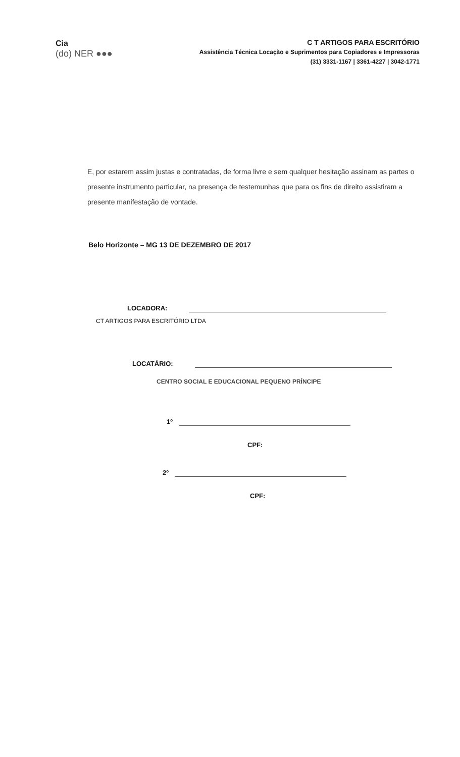Cia
(do) NER ●●●
C T ARTIGOS PARA ESCRITÓRIO
Assistência Técnica Locação e Suprimentos para Copiadores e Impressoras
(31) 3331-1167 | 3361-4227 | 3042-1771
E, por estarem assim justas e contratadas, de forma livre e sem qualquer hesitação assinam as partes o presente instrumento particular, na presença de testemunhas que para os fins de direito assistiram a presente manifestação de vontade.
Belo Horizonte – MG 13 DE DEZEMBRO DE 2017
LOCADORA:
CT ARTIGOS PARA ESCRITÓRIO LTDA
LOCATÁRIO:
CENTRO SOCIAL E EDUCACIONAL PEQUENO PRÍNCIPE
1º
CPF:
2º
CPF: